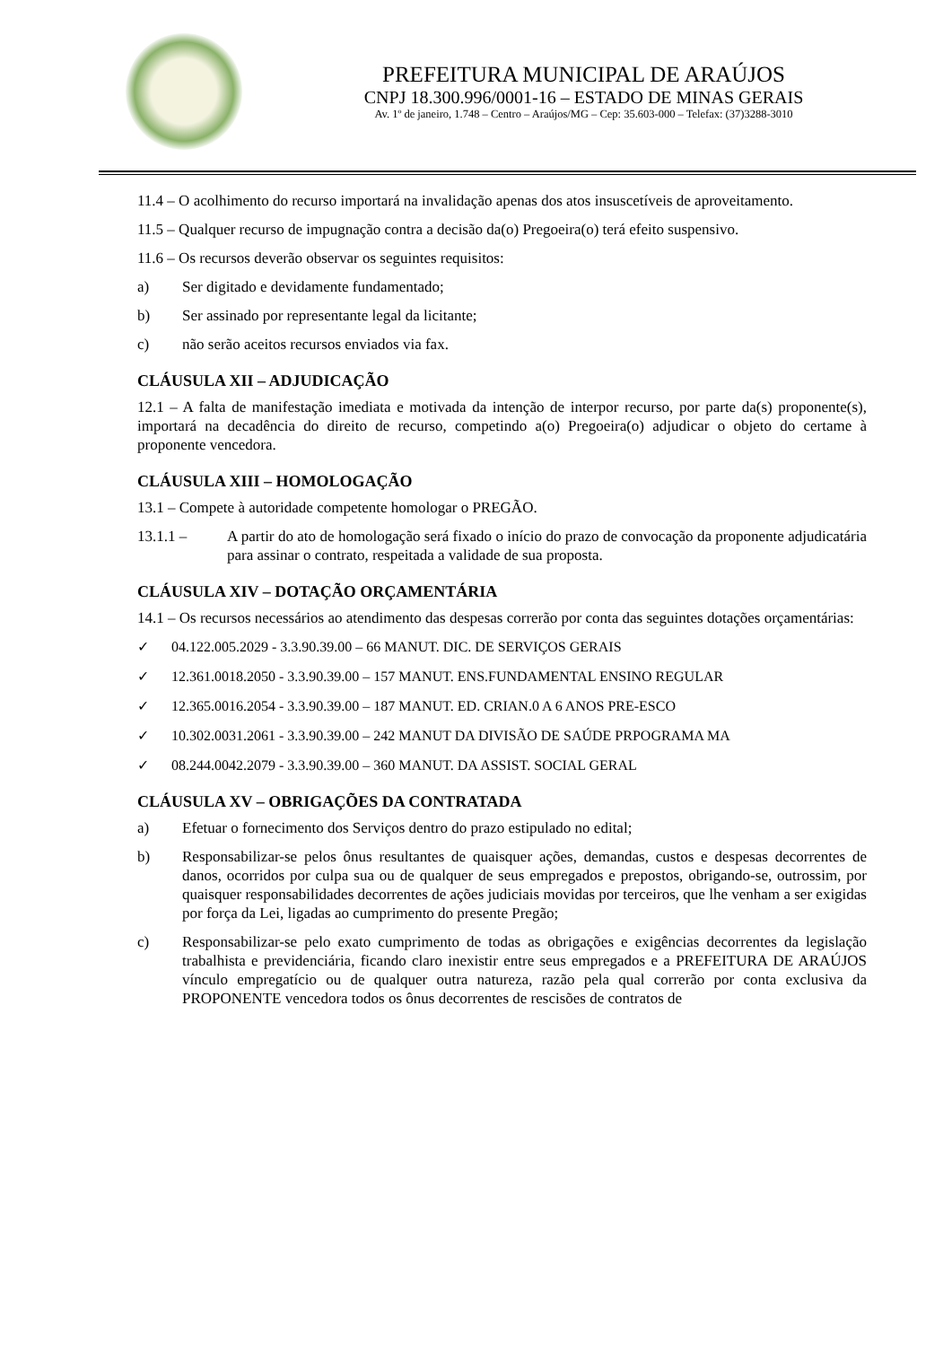PREFEITURA MUNICIPAL DE ARAÚJOS
CNPJ 18.300.996/0001-16 – ESTADO DE MINAS GERAIS
Av. 1º de janeiro, 1.748 – Centro – Araújos/MG – Cep: 35.603-000 – Telefax: (37)3288-3010
11.4 – O acolhimento do recurso importará na invalidação apenas dos atos insuscetíveis de aproveitamento.
11.5 – Qualquer recurso de impugnação contra a decisão da(o) Pregoeira(o) terá efeito suspensivo.
11.6 – Os recursos deverão observar os seguintes requisitos:
a) Ser digitado e devidamente fundamentado;
b) Ser assinado por representante legal da licitante;
c) não serão aceitos recursos enviados via fax.
CLÁUSULA XII – ADJUDICAÇÃO
12.1 – A falta de manifestação imediata e motivada da intenção de interpor recurso, por parte da(s) proponente(s), importará na decadência do direito de recurso, competindo a(o) Pregoeira(o) adjudicar o objeto do certame à proponente vencedora.
CLÁUSULA XIII – HOMOLOGAÇÃO
13.1 – Compete à autoridade competente homologar o PREGÃO.
13.1.1 – A partir do ato de homologação será fixado o início do prazo de convocação da proponente adjudicatária para assinar o contrato, respeitada a validade de sua proposta.
CLÁUSULA XIV – DOTAÇÃO ORÇAMENTÁRIA
14.1 – Os recursos necessários ao atendimento das despesas correrão por conta das seguintes dotações orçamentárias:
✓ 04.122.005.2029 - 3.3.90.39.00 – 66 MANUT. DIC. DE SERVIÇOS GERAIS
✓ 12.361.0018.2050 - 3.3.90.39.00 – 157 MANUT. ENS.FUNDAMENTAL ENSINO REGULAR
✓ 12.365.0016.2054 - 3.3.90.39.00 – 187 MANUT. ED. CRIAN.0 A 6 ANOS PRE-ESCO
✓ 10.302.0031.2061 - 3.3.90.39.00 – 242 MANUT DA DIVISÃO DE SAÚDE PRPOGRAMA MA
✓ 08.244.0042.2079 - 3.3.90.39.00 – 360 MANUT. DA ASSIST. SOCIAL GERAL
CLÁUSULA XV – OBRIGAÇÕES DA CONTRATADA
a) Efetuar o fornecimento dos Serviços dentro do prazo estipulado no edital;
b) Responsabilizar-se pelos ônus resultantes de quaisquer ações, demandas, custos e despesas decorrentes de danos, ocorridos por culpa sua ou de qualquer de seus empregados e prepostos, obrigando-se, outrossim, por quaisquer responsabilidades decorrentes de ações judiciais movidas por terceiros, que lhe venham a ser exigidas por força da Lei, ligadas ao cumprimento do presente Pregão;
c) Responsabilizar-se pelo exato cumprimento de todas as obrigações e exigências decorrentes da legislação trabalhista e previdenciária, ficando claro inexistir entre seus empregados e a PREFEITURA DE ARAÚJOS vínculo empregatício ou de qualquer outra natureza, razão pela qual correrão por conta exclusiva da PROPONENTE vencedora todos os ônus decorrentes de rescisões de contratos de